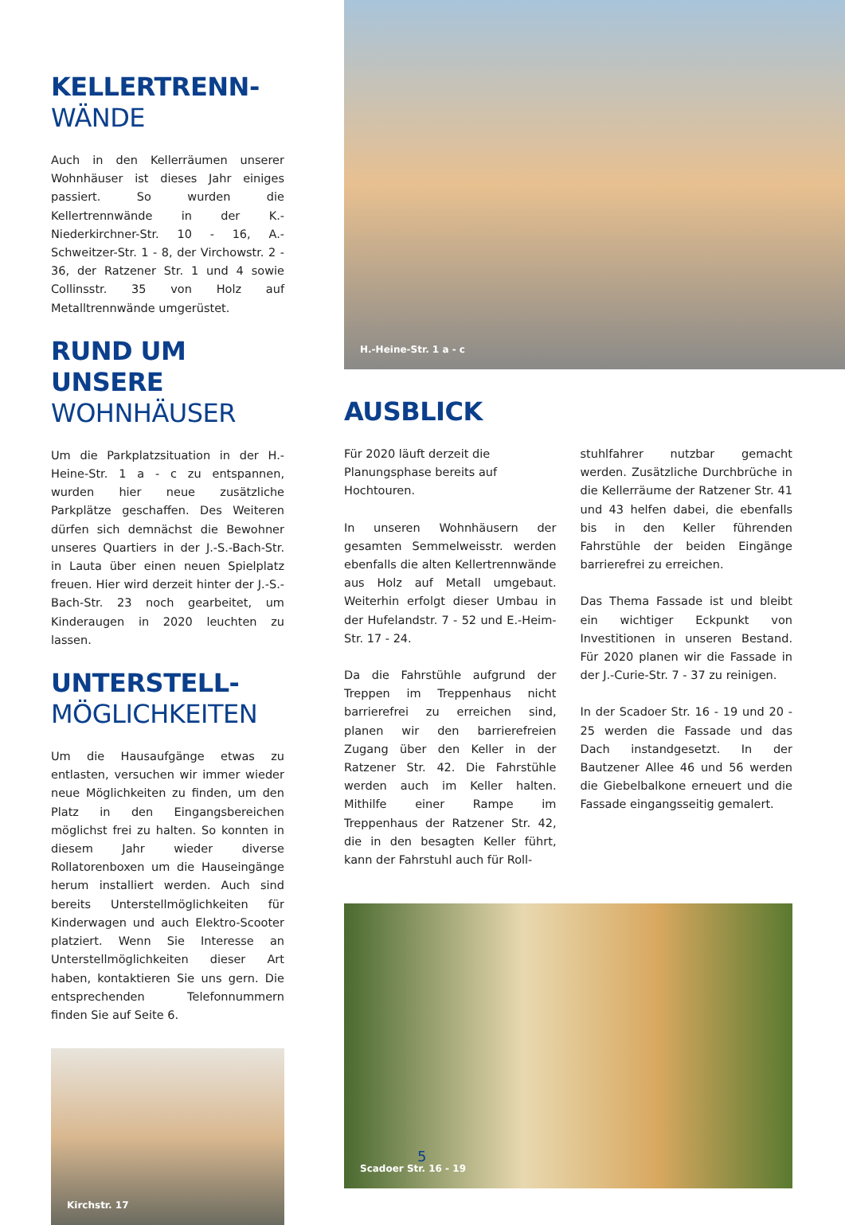KELLERTRENN-
WÄNDE
Auch in den Kellerräumen unserer Wohnhäuser ist dieses Jahr einiges passiert. So wurden die Kellertrennwände in der K.-Niederkirchner-Str. 10 - 16, A.-Schweitzer-Str. 1 - 8, der Virchowstr. 2 - 36, der Ratzener Str. 1 und 4 sowie Collinsstr. 35 von Holz auf Metalltrennwände umgerüstet.
RUND UM UNSERE
WOHNHÄUSER
Um die Parkplatzsituation in der H.-Heine-Str. 1 a - c zu entspannen, wurden hier neue zusätzliche Parkplätze geschaffen. Des Weiteren dürfen sich demnächst die Bewohner unseres Quartiers in der J.-S.-Bach-Str. in Lauta über einen neuen Spielplatz freuen. Hier wird derzeit hinter der J.-S.-Bach-Str. 23 noch gearbeitet, um Kinderaugen in 2020 leuchten zu lassen.
UNTERSTELL-
MÖGLICHKEITEN
Um die Hausaufgänge etwas zu entlasten, versuchen wir immer wieder neue Möglichkeiten zu finden, um den Platz in den Eingangsbereichen möglichst frei zu halten. So konnten in diesem Jahr wieder diverse Rollatorenboxen um die Hauseingänge herum installiert werden. Auch sind bereits Unterstellmöglichkeiten für Kinderwagen und auch Elektro-Scooter platziert. Wenn Sie Interesse an Unterstellmöglichkeiten dieser Art haben, kontaktieren Sie uns gern. Die entsprechenden Telefonnummern finden Sie auf Seite 6.
Kirchstr. 17
H.-Heine-Str. 1 a - c
AUSBLICK
Für 2020 läuft derzeit die Planungsphase bereits auf Hochtouren.
In unseren Wohnhäusern der gesamten Semmelweisstr. werden ebenfalls die alten Kellertrennwände aus Holz auf Metall umgebaut. Weiterhin erfolgt dieser Umbau in der Hufelandstr. 7 - 52 und E.-Heim-Str. 17 - 24.
Da die Fahrstühle aufgrund der Treppen im Treppenhaus nicht barrierefrei zu erreichen sind, planen wir den barrierefreien Zugang über den Keller in der Ratzener Str. 42. Die Fahrstühle werden auch im Keller halten. Mithilfe einer Rampe im Treppenhaus der Ratzener Str. 42, die in den besagten Keller führt, kann der Fahrstuhl auch für Roll-
stuhlfahrer nutzbar gemacht werden. Zusätzliche Durchbrüche in die Kellerräume der Ratzener Str. 41 und 43 helfen dabei, die ebenfalls bis in den Keller führenden Fahrstühle der beiden Eingänge barrierefrei zu erreichen.
Das Thema Fassade ist und bleibt ein wichtiger Eckpunkt von Investitionen in unseren Bestand. Für 2020 planen wir die Fassade in der J.-Curie-Str. 7 - 37 zu reinigen.
In der Scadoer Str. 16 - 19 und 20 - 25 werden die Fassade und das Dach instandgesetzt. In der Bautzener Allee 46 und 56 werden die Giebelbalkone erneuert und die Fassade eingangsseitig gemalert.
Scadoer Str. 16 - 19
5